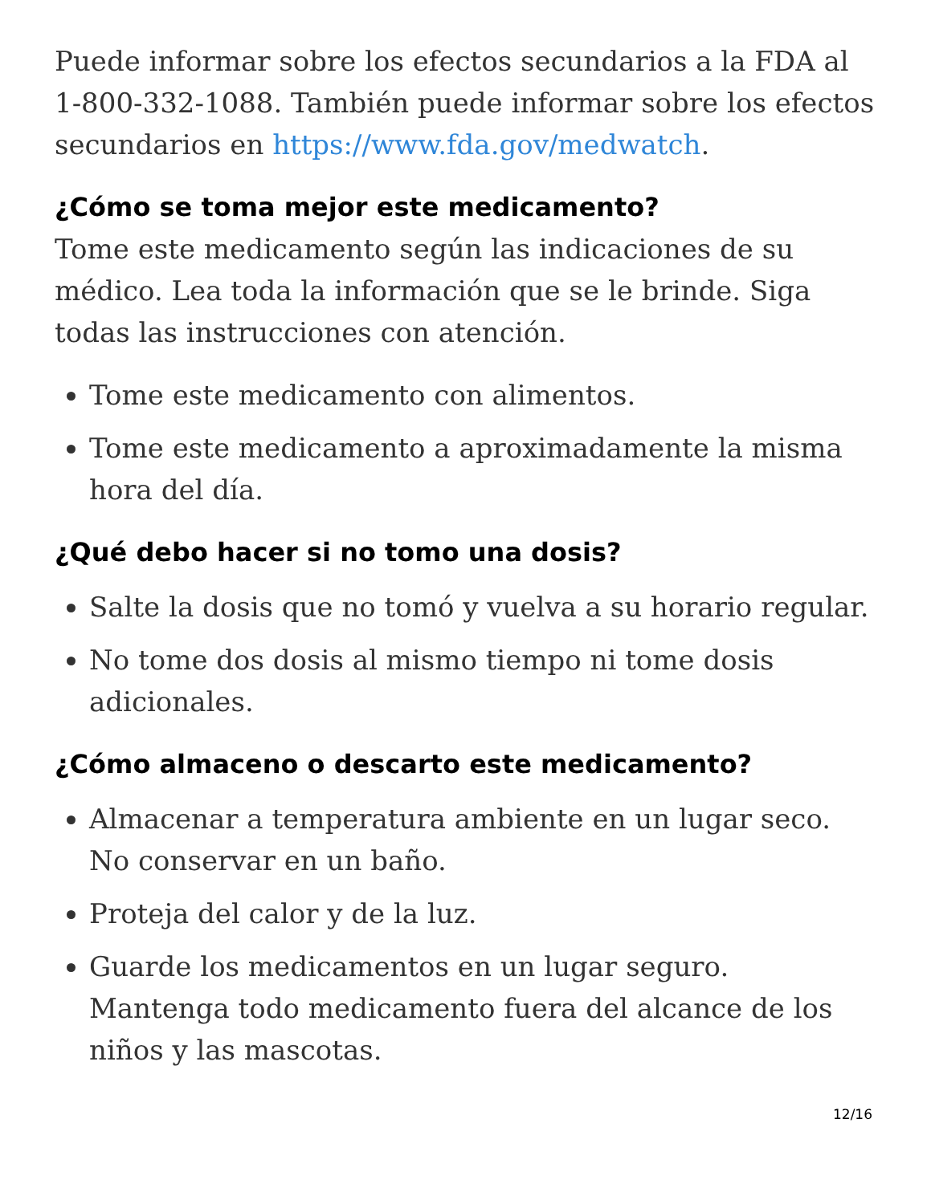Puede informar sobre los efectos secundarios a la FDA al 1-800-332-1088. También puede informar sobre los efectos secundarios en https://www.fda.gov/medwatch.
¿Cómo se toma mejor este medicamento?
Tome este medicamento según las indicaciones de su médico. Lea toda la información que se le brinde. Siga todas las instrucciones con atención.
Tome este medicamento con alimentos.
Tome este medicamento a aproximadamente la misma hora del día.
¿Qué debo hacer si no tomo una dosis?
Salte la dosis que no tomó y vuelva a su horario regular.
No tome dos dosis al mismo tiempo ni tome dosis adicionales.
¿Cómo almaceno o descarto este medicamento?
Almacenar a temperatura ambiente en un lugar seco. No conservar en un baño.
Proteja del calor y de la luz.
Guarde los medicamentos en un lugar seguro. Mantenga todo medicamento fuera del alcance de los niños y las mascotas.
12/16